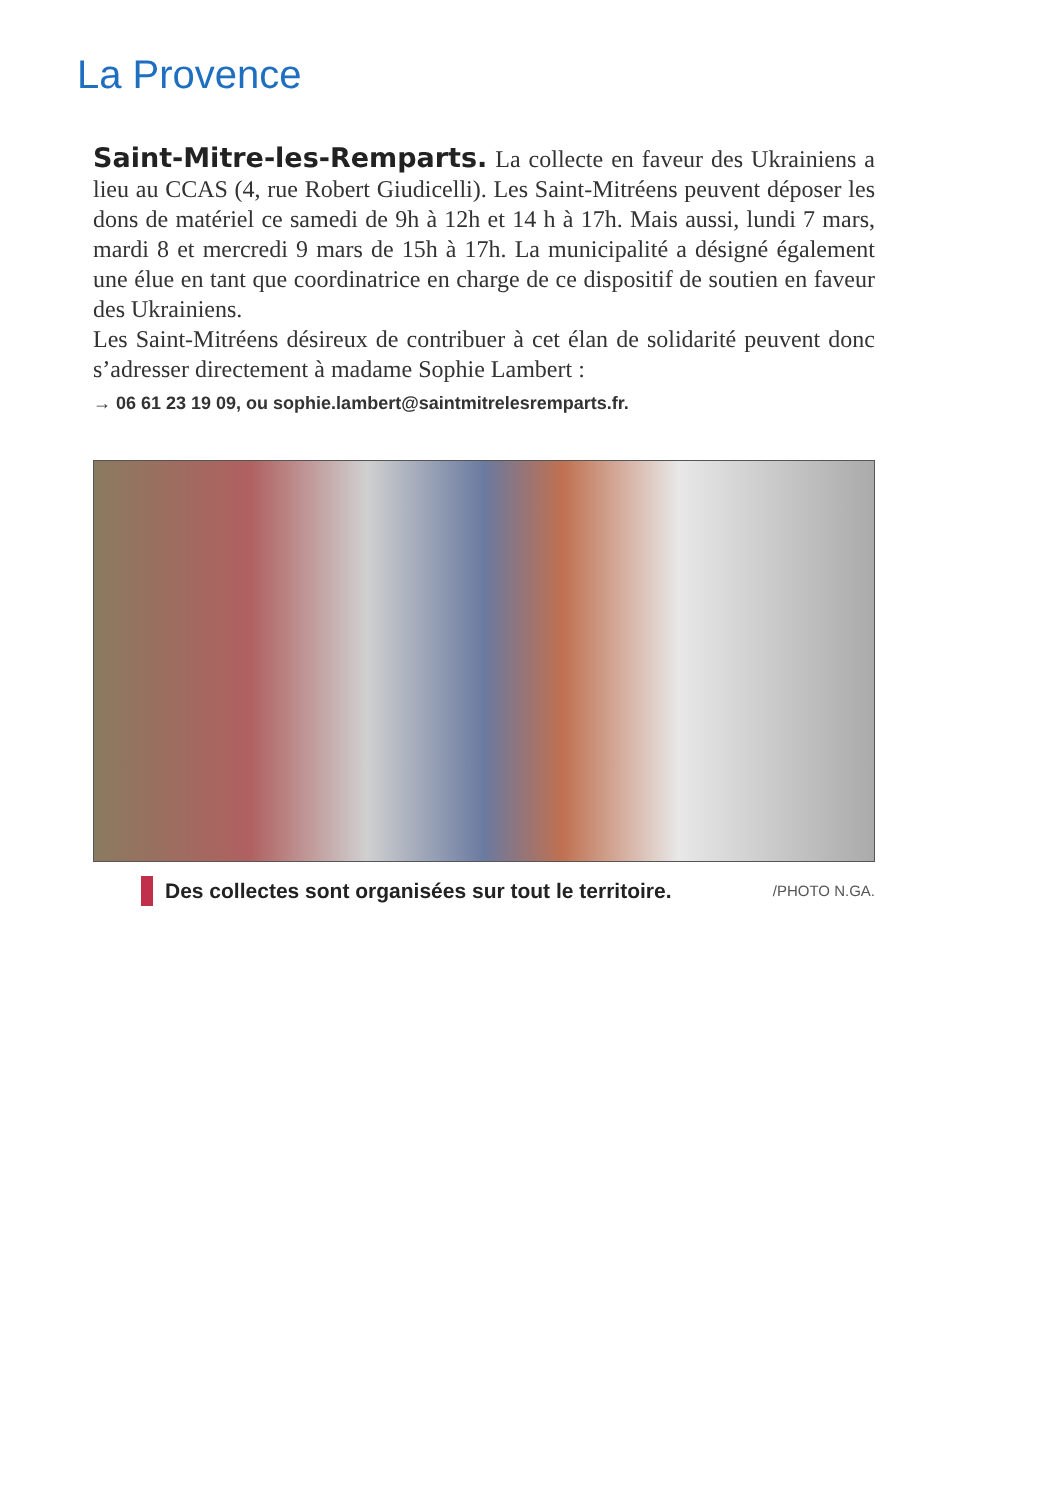La Provence
Saint-Mitre-les-Remparts. La collecte en faveur des Ukrainiens a lieu au CCAS (4, rue Robert Giudicelli). Les Saint-Mitréens peuvent déposer les dons de matériel ce samedi de 9h à 12h et 14 h à 17h. Mais aussi, lundi 7 mars, mardi 8 et mercredi 9 mars de 15h à 17h. La municipalité a désigné également une élue en tant que coordinatrice en charge de ce dispositif de soutien en faveur des Ukrainiens.
Les Saint-Mitréens désireux de contribuer à cet élan de solidarité peuvent donc s’adresser directement à madame Sophie Lambert :
→ 06 61 23 19 09, ou sophie.lambert@saintmitrelesremparts.fr.
Des collectes sont organisées sur tout le territoire. /PHOTO N.GA.